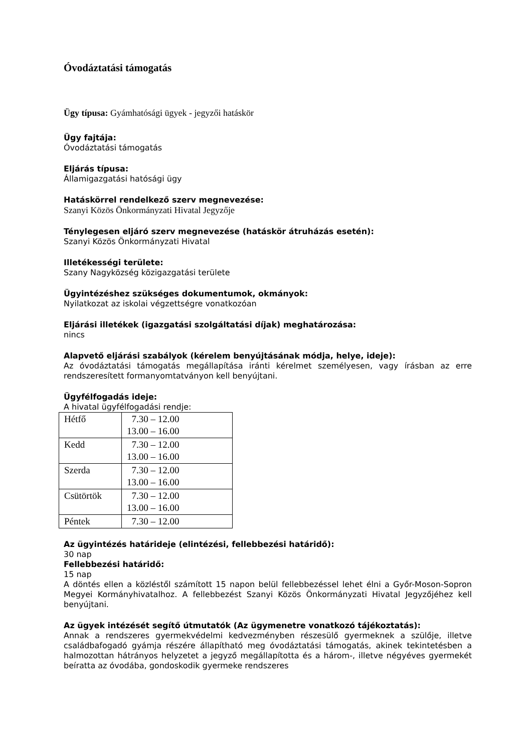Óvodáztatási támogatás
Ügy típusa: Gyámhatósági ügyek - jegyzői hatáskör
Ügy fajtája:
Óvodáztatási támogatás
Eljárás típusa:
Államigazgatási hatósági ügy
Hatáskörrel rendelkező szerv megnevezése:
Szanyi Közös Önkormányzati Hivatal Jegyzője
Ténylegesen eljáró szerv megnevezése (hatáskör átruházás esetén):
Szanyi Közös Önkormányzati Hivatal
Illetékességi területe:
Szany Nagyközség közigazgatási területe
Ügyintézéshez szükséges dokumentumok, okmányok:
Nyilatkozat az iskolai végzettségre vonatkozóan
Eljárási illetékek (igazgatási szolgáltatási díjak) meghatározása:
nincs
Alapvető eljárási szabályok (kérelem benyújtásának módja, helye, ideje):
Az óvodáztatási támogatás megállapítása iránti kérelmet személyesen, vagy írásban az erre rendszeresített formanyomtatványon kell benyújtani.
Ügyfélfogadás ideje:
A hivatal ügyfélfogadási rendje:
| Hétfő | 7.30 – 12.00 13.00 – 16.00 |
| Kedd | 7.30 – 12.00 13.00 – 16.00 |
| Szerda | 7.30 – 12.00 13.00 – 16.00 |
| Csütörtök | 7.30 – 12.00 13.00 – 16.00 |
| Péntek | 7.30 – 12.00 |
Az ügyintézés határideje (elintézési, fellebbezési határidő):
30 nap
Fellebbezési határidő:
15 nap
A döntés ellen a közléstől számított 15 napon belül fellebbezéssel lehet élni a Győr-Moson-Sopron Megyei Kormányhivatalhoz. A fellebbezést Szanyi Közös Önkormányzati Hivatal Jegyzőjéhez kell benyújtani.
Az ügyek intézését segítő útmutatók (Az ügymenetre vonatkozó tájékoztatás):
Annak a rendszeres gyermekvédelmi kedvezményben részesülő gyermeknek a szülője, illetve családbafogadó gyámja részére állapítható meg óvodáztatási támogatás, akinek tekintetésben a halmozottan hátrányos helyzetet a jegyző megállapította és a három-, illetve négyéves gyermekét beíratta az óvodába, gondoskodik gyermeke rendszeres